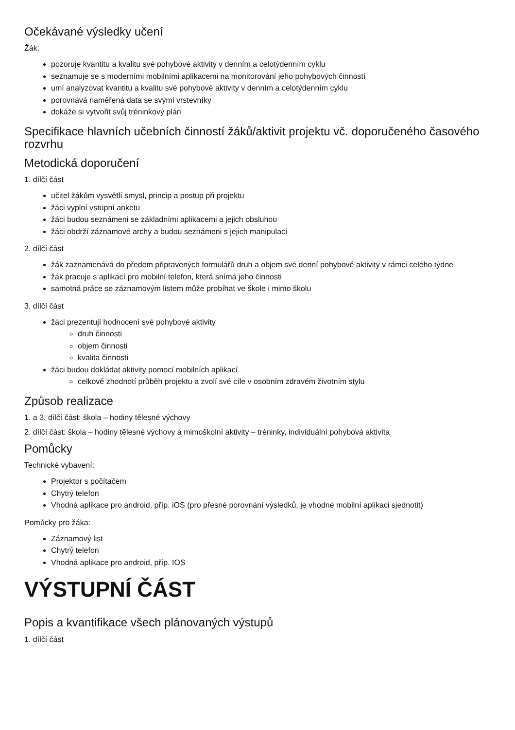Očekávané výsledky učení
Žák:
pozoruje kvantitu a kvalitu své pohybové aktivity v denním a celotýdenním cyklu
seznamuje se s moderními mobilními aplikacemi na monitorování jeho pohybových činností
umí analyzovat kvantitu a kvalitu své pohybové aktivity v denním a celotýdenním cyklu
porovnává naměřená data se svými vrstevníky
dokáže si vytvořit svůj tréninkový plán
Specifikace hlavních učebních činností žáků/aktivit projektu vč. doporučeného časového rozvrhu
Metodická doporučení
1. dílčí část
učitel žákům vysvětlí smysl, princip a postup při projektu
žáci vyplní vstupní anketu
žáci budou seznámeni se základními aplikacemi a jejich obsluhou
žáci obdrží záznamové archy a budou seznámeni s jejich manipulací
2. dílčí část
žák zaznamenává do předem připravených formulářů druh a objem své denní pohybové aktivity v rámci celého týdne
žák pracuje s aplikací pro mobilní telefon, která snímá jeho činnosti
samotná práce se záznamovým listem může probíhat ve škole i mimo školu
3. dílčí část
žáci prezentují hodnocení své pohybové aktivity
druh činnosti
objem činnosti
kvalita činnosti
žáci budou dokládat aktivity pomocí mobilních aplikací
celkově zhodnotí průběh projektu a zvolí své cíle v osobním zdravém životním stylu
Způsob realizace
1. a 3. dílčí část: škola – hodiny tělesné výchovy
2. dílčí část: škola – hodiny tělesné výchovy a mimoškolní aktivity – tréninky, individuální pohybová aktivita
Pomůcky
Technické vybavení:
Projektor s počítačem
Chytrý telefon
Vhodná aplikace pro android, příp. iOS (pro přesné porovnání výsledků, je vhodné mobilní aplikaci sjednotit)
Pomůcky pro žáka:
Záznamový list
Chytrý telefon
Vhodná aplikace pro android, příp. IOS
VÝSTUPNÍ ČÁST
Popis a kvantifikace všech plánovaných výstupů
1. dílčí část